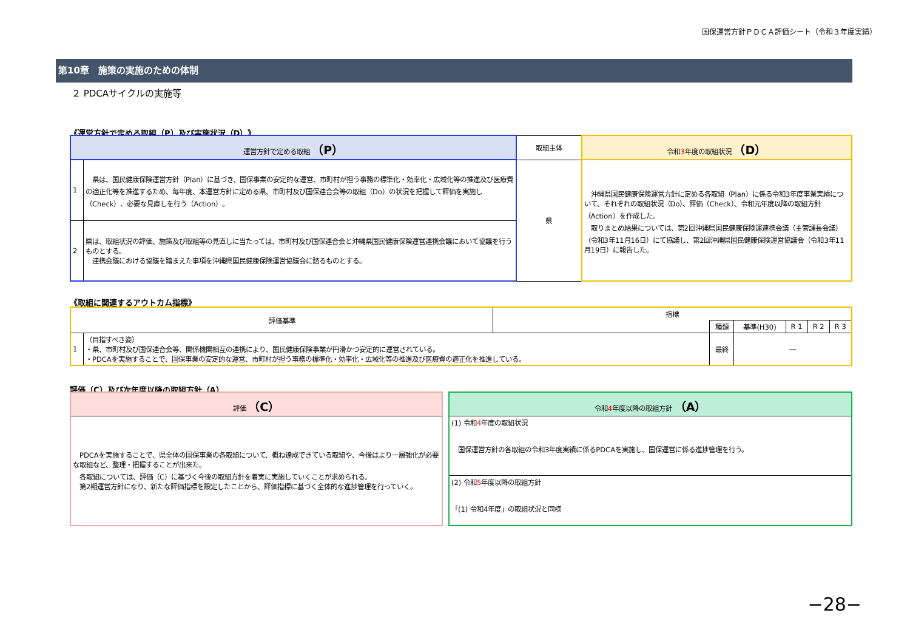国保運営方針ＰＤＣＡ評価シート（令和３年度実績）
第10章　施策の実施のための体制
２ PDCAサイクルの実施等
《運営方針で定める取組（P）及び実施状況（D）》
| 運営方針で定める取組 （P） | | 取組主体 | 令和 3 年度の取組状況 （D） |
| --- | --- | --- | --- |
| 1 | 県は、国民健康保険運営方針（Plan）に基づき、国保事業の安定的な運営、市町村が担う事務の標準化・効率化・広域化等の推進及び医療費の適正化等を推進するため、毎年度、本運営方針に定める県、市町村及び国保連合会等の取組（Do）の状況を把握して評価を実施し（Check）、必要な見直しを行う（Action）。 | 県 | 沖縄県国民健康保険運営方針に定める各取組（Plan）に係る令和3年度事業実績について、それぞれの取組状況（Do）、評価（Check）、令和元年度以降の取組方針（Action）を作成した。 取りまとめ結果については、第2回沖縄県国民健康保険運連携会議（主管課長会議）（令和3年11月16日）にて協議し、第2回沖縄県国民健康保険運営協議会（令和3年11月19日）に報告した。 |
| 2 | 県は、取組状況の評価、施策及び取組等の見直しに当たっては、市町村及び国保連合会と沖縄県国民健康保険運営連携会議において協議を行うものとする。 連携会議における協議を踏まえた事項を沖縄県国民健康保険運営協議会に諮るものとする。 | | |
《取組に関連するアウトカム指標》
| 評価基準 | | 指標 | | | | | |
| --- | --- | --- | --- | --- | --- | --- | --- |
| | | | 種類 | 基準(H30) | R 1 | R 2 | R 3 |
| 1 | （目指すべき姿） ・県、市町村及び国保連合会等、関係機関相互の連携により、国民健康保険事業が円滑かつ安定的に運営されている。 ・PDCAを実施することで、国保事業の安定的な運営、市町村が担う事務の標準化・効率化・広域化等の推進及び医療費の適正化を推進している。 | | 最終 | ― | | | |
評価（C）及び次年度以降の取組方針（A）
| 評価 （C） |
| --- |
| PDCAを実施することで、県全体の国保事業の各取組について、概ね達成できている取組や、今後はより一層強化が必要な取組など、整理・把握することが出来た。 各取組については、評価（C）に基づく今後の取組方針を着実に実施していくことが求められる。 第2期運営方針になり、新たな評価指標を設定したことから、評価指標に基づく全体的な進捗管理を行っていく。 |
| 令和 4 年度以降の取組方針 （A） |
| --- |
| (1) 令和 4 年度の取組状況 国保運営方針の各取組の令和3年度実績に係るPDCAを実施し、国保運営に係る進捗管理を行う。 |
| (2) 令和 5 年度以降の取組方針 「(1) 令和4年度」の取組状況と同様 |
−28−